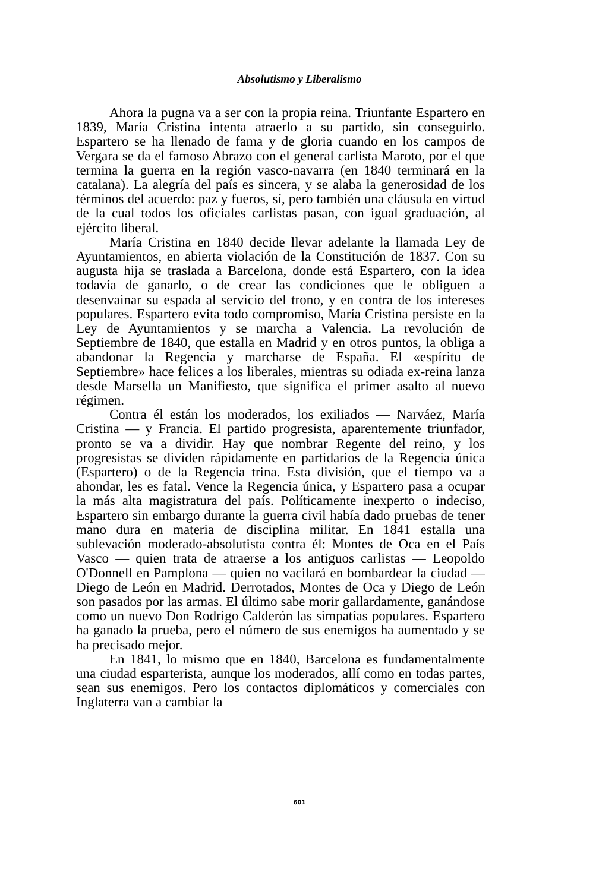Absolutismo y Liberalismo
Ahora la pugna va a ser con la propia reina. Triunfante Espartero en 1839, María Cristina intenta atraerlo a su partido, sin conseguirlo. Espartero se ha llenado de fama y de gloria cuando en los campos de Vergara se da el famoso Abrazo con el general carlista Maroto, por el que termina la guerra en la región vasco-navarra (en 1840 terminará en la catalana). La alegría del país es sincera, y se alaba la generosidad de los términos del acuerdo: paz y fueros, sí, pero también una cláusula en virtud de la cual todos los oficiales carlistas pasan, con igual graduación, al ejército liberal.
María Cristina en 1840 decide llevar adelante la llamada Ley de Ayuntamientos, en abierta violación de la Constitución de 1837. Con su augusta hija se traslada a Barcelona, donde está Espartero, con la idea todavía de ganarlo, o de crear las condiciones que le obliguen a desenvainar su espada al servicio del trono, y en contra de los intereses populares. Espartero evita todo compromiso, María Cristina persiste en la Ley de Ayuntamientos y se marcha a Valencia. La revolución de Septiembre de 1840, que estalla en Madrid y en otros puntos, la obliga a abandonar la Regencia y marcharse de España. El «espíritu de Septiembre» hace felices a los liberales, mientras su odiada ex-reina lanza desde Marsella un Manifiesto, que significa el primer asalto al nuevo régimen.
Contra él están los moderados, los exiliados — Narváez, María Cristina — y Francia. El partido progresista, aparentemente triunfador, pronto se va a dividir. Hay que nombrar Regente del reino, y los progresistas se dividen rápidamente en partidarios de la Regencia única (Espartero) o de la Regencia trina. Esta división, que el tiempo va a ahondar, les es fatal. Vence la Regencia única, y Espartero pasa a ocupar la más alta magistratura del país. Políticamente inexperto o indeciso, Espartero sin embargo durante la guerra civil había dado pruebas de tener mano dura en materia de disciplina militar. En 1841 estalla una sublevación moderado-absolutista contra él: Montes de Oca en el País Vasco — quien trata de atraerse a los antiguos carlistas — Leopoldo O'Donnell en Pamplona — quien no vacilará en bombardear la ciudad — Diego de León en Madrid. Derrotados, Montes de Oca y Diego de León son pasados por las armas. El último sabe morir gallardamente, ganándose como un nuevo Don Rodrigo Calderón las simpatías populares. Espartero ha ganado la prueba, pero el número de sus enemigos ha aumentado y se ha precisado mejor.
En 1841, lo mismo que en 1840, Barcelona es fundamentalmente una ciudad esparterista, aunque los moderados, allí como en todas partes, sean sus enemigos. Pero los contactos diplomáticos y comerciales con Inglaterra van a cambiar la
601